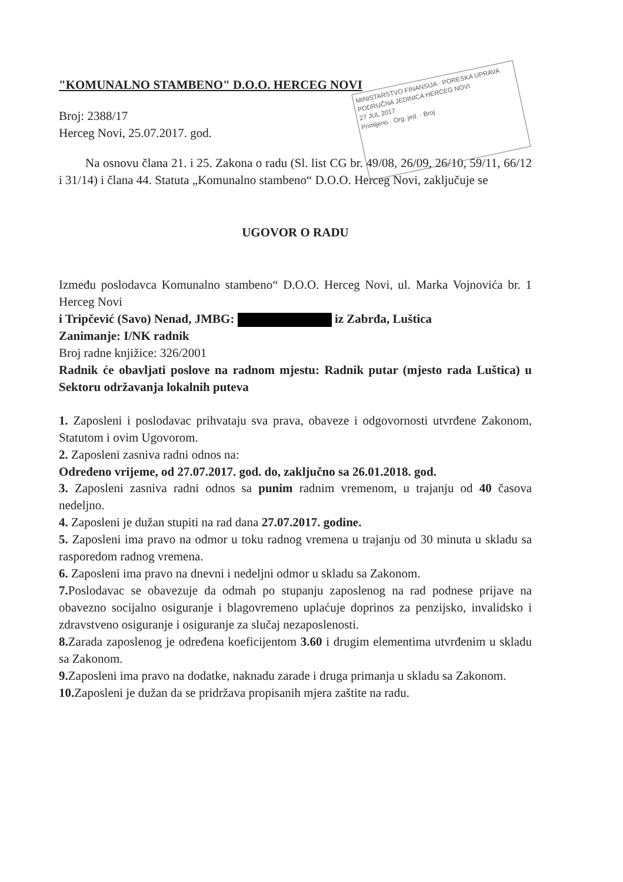MINISTARSTVO FINANSIJA · PORESKA UPRAVA
PODRUČNA JEDINICA HERCEG NOVI
27 JUL 2017
Primljeno · Org. jed. · Broj
"KOMUNALNO STAMBENO" D.O.O. HERCEG NOVI
Broj: 2388/17
Herceg Novi, 25.07.2017. god.
Na osnovu člana 21. i 25. Zakona o radu (Sl. list CG br. 49/08, 26/09, 26/10, 59/11, 66/12 i 31/14) i člana 44. Statuta „Komunalno stambeno“ D.O.O. Herceg Novi, zaključuje se
UGOVOR O RADU
Između poslodavca Komunalno stambeno“ D.O.O. Herceg Novi, ul. Marka Vojnovića br. 1 Herceg Novi
i Tripčević (Savo) Nenad, JMBG: iz Zabrđa, Luštica
Zanimanje: I/NK radnik
Broj radne knjižice: 326/2001
Radnik će obavljati poslove na radnom mjestu: Radnik putar (mjesto rada Luštica) u Sektoru održavanja lokalnih puteva
1. Zaposleni i poslodavac prihvataju sva prava, obaveze i odgovornosti utvrđene Zakonom, Statutom i ovim Ugovorom.
2. Zaposleni zasniva radni odnos na:
Određeno vrijeme, od 27.07.2017. god. do, zaključno sa 26.01.2018. god.
3. Zaposleni zasniva radni odnos sa punim radnim vremenom, u trajanju od 40 časova nedeljno.
4. Zaposleni je dužan stupiti na rad dana 27.07.2017. godine.
5. Zaposleni ima pravo na odmor u toku radnog vremena u trajanju od 30 minuta u skladu sa rasporedom radnog vremena.
6. Zaposleni ima pravo na dnevni i nedeljni odmor u skladu sa Zakonom.
7. Poslodavac se obavezuje da odmah po stupanju zaposlenog na rad podnese prijave na obavezno socijalno osiguranje i blagovremeno uplaćuje doprinos za penzijsko, invalidsko i zdravstveno osiguranje i osiguranje za slučaj nezaposlenosti.
8. Zarada zaposlenog je određena koeficijentom 3.60 i drugim elementima utvrđenim u skladu sa Zakonom.
9. Zaposleni ima pravo na dodatke, naknadu zarade i druga primanja u skladu sa Zakonom.
10. Zaposleni je dužan da se pridržava propisanih mjera zaštite na radu.